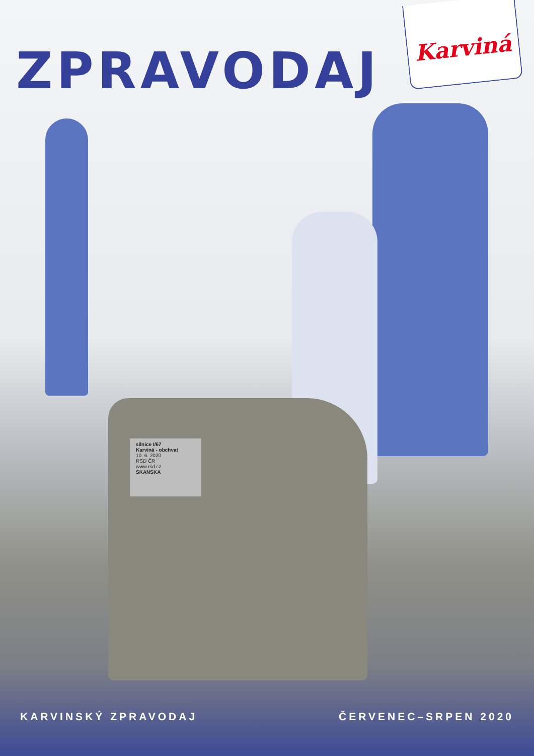Karviná
ZPRAVODAJ
silnice I/67
Karviná - obchvat
10. 6. 2020
RSD ČR
www.rsd.cz
SKANSKA
KARVINSKÝ ZPRAVODAJ ČERVENEC–SRPEN 2020